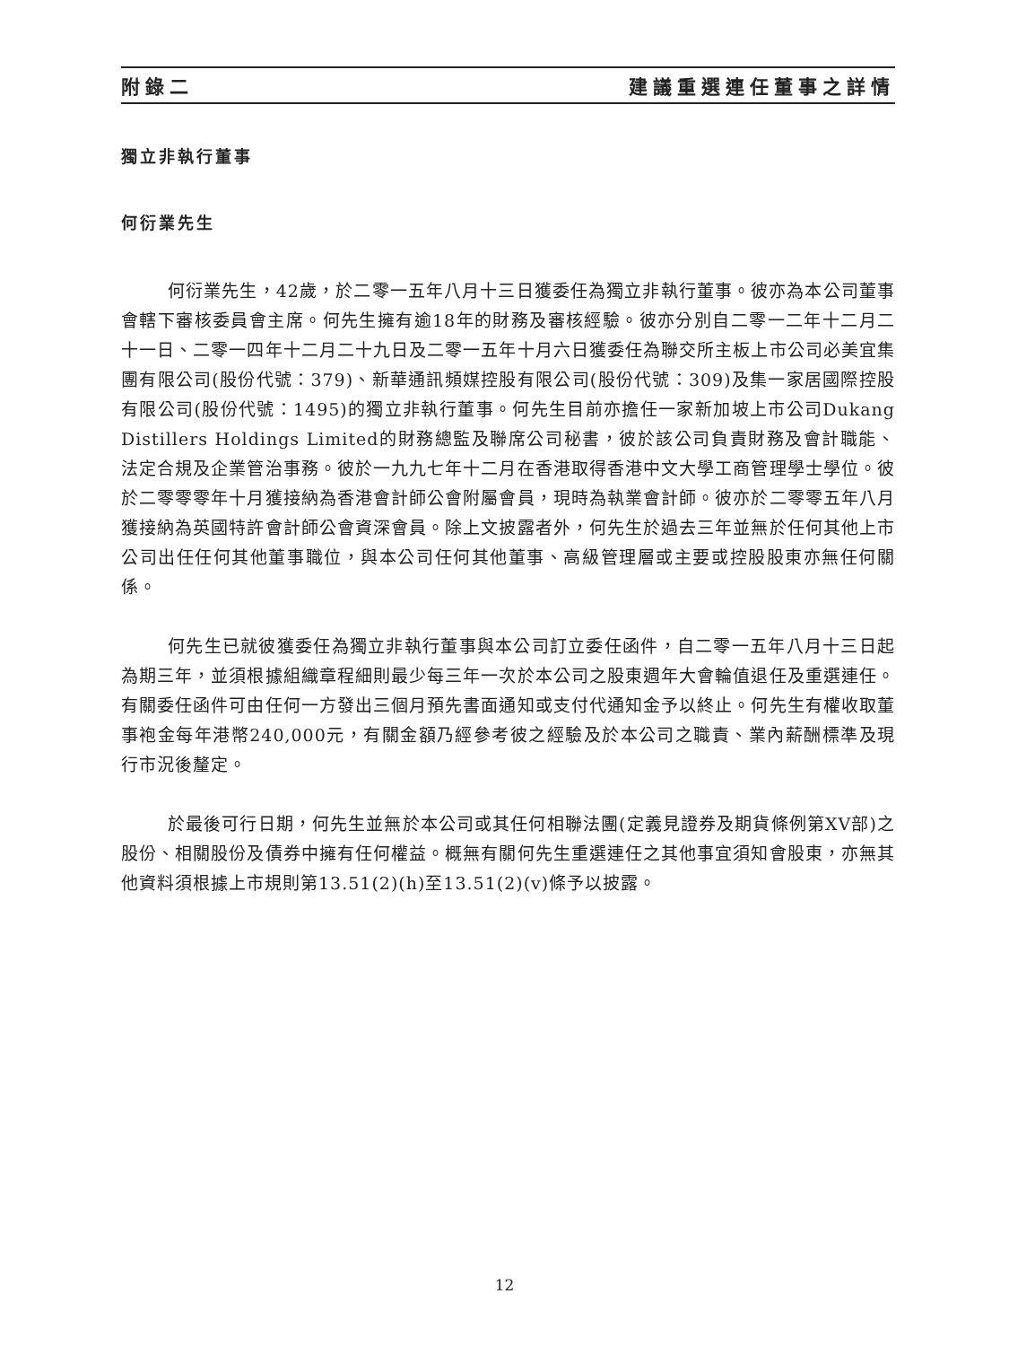附錄二 建議重選連任董事之詳情
獨立非執行董事
何衍業先生
何衍業先生，42歲，於二零一五年八月十三日獲委任為獨立非執行董事。彼亦為本公司董事會轄下審核委員會主席。何先生擁有逾18年的財務及審核經驗。彼亦分別自二零一二年十二月二十一日、二零一四年十二月二十九日及二零一五年十月六日獲委任為聯交所主板上市公司必美宜集團有限公司(股份代號：379)、新華通訊頻媒控股有限公司(股份代號：309)及集一家居國際控股有限公司(股份代號：1495)的獨立非執行董事。何先生目前亦擔任一家新加坡上市公司Dukang Distillers Holdings Limited的財務總監及聯席公司秘書，彼於該公司負責財務及會計職能、法定合規及企業管治事務。彼於一九九七年十二月在香港取得香港中文大學工商管理學士學位。彼於二零零零年十月獲接納為香港會計師公會附屬會員，現時為執業會計師。彼亦於二零零五年八月獲接納為英國特許會計師公會資深會員。除上文披露者外，何先生於過去三年並無於任何其他上市公司出任任何其他董事職位，與本公司任何其他董事、高級管理層或主要或控股股東亦無任何關係。
何先生已就彼獲委任為獨立非執行董事與本公司訂立委任函件，自二零一五年八月十三日起為期三年，並須根據組織章程細則最少每三年一次於本公司之股東週年大會輪值退任及重選連任。有關委任函件可由任何一方發出三個月預先書面通知或支付代通知金予以終止。何先生有權收取董事袍金每年港幣240,000元，有關金額乃經參考彼之經驗及於本公司之職責、業內薪酬標準及現行市況後釐定。
於最後可行日期，何先生並無於本公司或其任何相聯法團(定義見證券及期貨條例第XV部)之股份、相關股份及債券中擁有任何權益。概無有關何先生重選連任之其他事宜須知會股東，亦無其他資料須根據上市規則第13.51(2)(h)至13.51(2)(v)條予以披露。
12